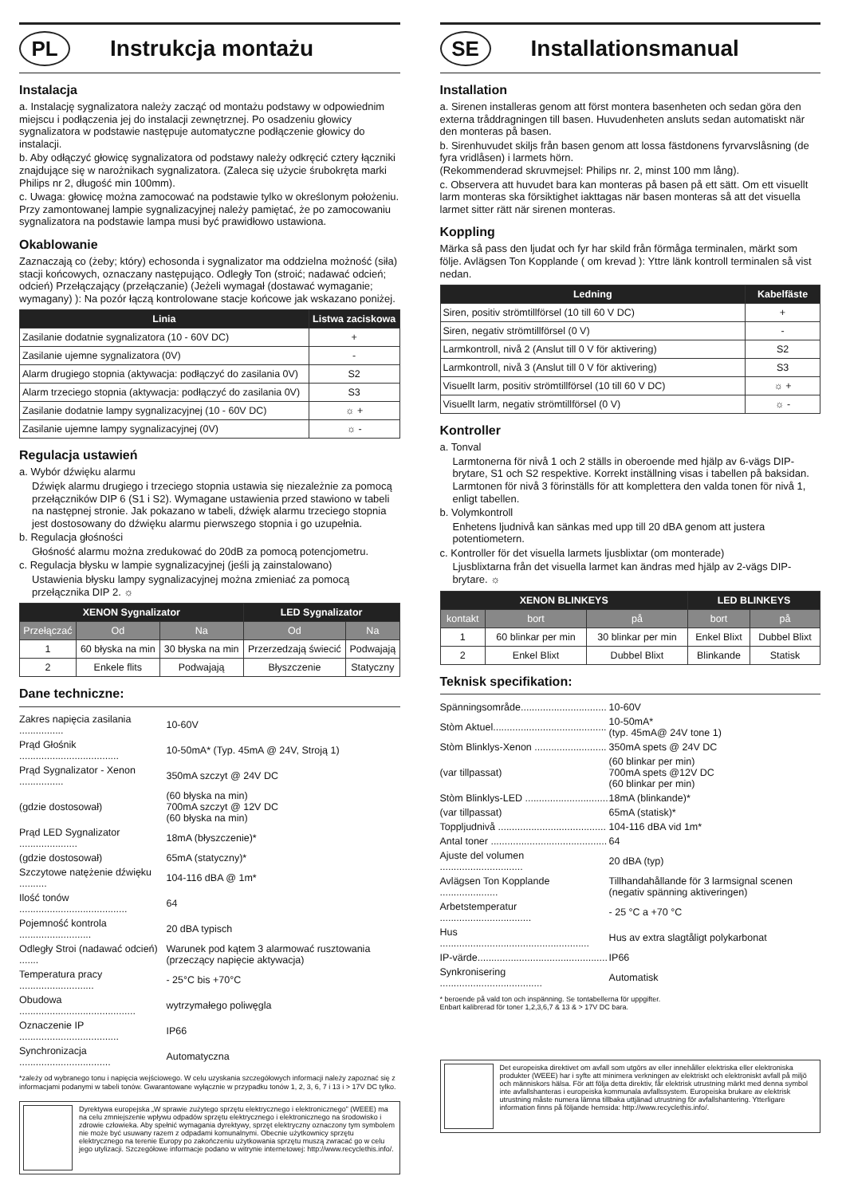PL
Instrukcja montażu
Instalacja
a. Instalację sygnalizatora należy zacząć od montażu podstawy w odpowiednim miejscu i podłączenia jej do instalacji zewnętrznej. Po osadzeniu głowicy sygnalizatora w podstawie następuje automatyczne podłączenie głowicy do instalacji.
b. Aby odłączyć głowicę sygnalizatora od podstawy należy odkręcić cztery łączniki znajdujące się w narożnikach sygnalizatora. (Zaleca się użycie śrubokręta marki Philips nr 2, długość min 100mm).
c. Uwaga: głowicę można zamocować na podstawie tylko w określonym położeniu. Przy zamontowanej lampie sygnalizacyjnej należy pamiętać, że po zamocowaniu sygnalizatora na podstawie lampa musi być prawidłowo ustawiona.
Okablowanie
Zaznaczają co (żeby; który) echosonda i sygnalizator ma oddzielna możność (siła) stacji końcowych, oznaczany następująco. Odległy Ton (stroić; nadawać odcień; odcień) Przełączający (przełączanie) (Jeżeli wymagał (dostawać wymaganie; wymagany) ): Na pozór łączą kontrolowane stacje końcowe jak wskazano poniżej.
| Linia | Listwa zaciskowa |
| --- | --- |
| Zasilanie dodatnie sygnalizatora (10 - 60V DC) | + |
| Zasilanie ujemne sygnalizatora (0V) | - |
| Alarm drugiego stopnia (aktywacja: podłączyć do zasilania 0V) | S2 |
| Alarm trzeciego stopnia (aktywacja: podłączyć do zasilania 0V) | S3 |
| Zasilanie dodatnie lampy sygnalizacyjnej (10 - 60V DC) | ☼ + |
| Zasilanie ujemne lampy sygnalizacyjnej (0V) | ☼ - |
Regulacja ustawień
a. Wybór dźwięku alarmu
Dźwięk alarmu drugiego i trzeciego stopnia ustawia się niezależnie za pomocą przełączników DIP 6 (S1 i S2). Wymagane ustawienia przed stawiono w tabeli na następnej stronie. Jak pokazano w tabeli, dźwięk alarmu trzeciego stopnia jest dostosowany do dźwięku alarmu pierwszego stopnia i go uzupełnia.
b. Regulacja głośności
Głośność alarmu można zredukować do 20dB za pomocą potencjometru.
c. Regulacja błysku w lampie sygnalizacyjnej (jeśli ją zainstalowano)
Ustawienia błysku lampy sygnalizacyjnej można zmieniać za pomocą przełącznika DIP 2. ☼
| XENON Sygnalizator | | | LED Sygnalizator | |
| --- | --- | --- | --- | --- |
| Przełączać | Od | Na | Od | Na |
| 1 | 60 błyska na min | 30 błyska na min | Przerzedzają świecić | Podwajają |
| 2 | Enkele flits | Podwajają | Błyszczenie | Statyczny |
Dane techniczne:
| Zakres napięcia zasilania ................ | 10-60V |
| Prąd Głośnik .................................... | 10-50mA* (Typ. 45mA @ 24V, Stroją 1) |
| Prąd Sygnalizator - Xenon ................ | 350mA szczyt @ 24V DC |
| (gdzie dostosował) | (60 błyska na min) 700mA szczyt @ 12V DC (60 błyska na min) |
| Prąd LED Sygnalizator ..................... | 18mA (błyszczenie)* |
| (gdzie dostosował) | 65mA (statyczny)* |
| Szczytowe natężenie dźwięku .......... | 104-116 dBA @ 1m* |
| Ilość tonów ....................................... | 64 |
| Pojemność kontrola .......................... | 20 dBA typisch |
| Odległy Stroi (nadawać odcień) ....... | Warunek pod kątem 3 alarmować rusztowania (przeczący napięcie aktywacja) |
| Temperatura pracy ........................... | - 25°C bis +70°C |
| Obudowa .......................................... | wytrzymałego poliwęgla |
| Oznaczenie IP .................................... | IP66 |
| Synchronizacja ................................. | Automatyczna |
*zależy od wybranego tonu i napięcia wejściowego. W celu uzyskania szczegółowych informacji należy zapoznać się z informacjami podanymi w tabeli tonów. Gwarantowane wyłącznie w przypadku tonów 1, 2, 3, 6, 7 i 13 i > 17V DC tylko.
Dyrektywa europejska „W sprawie zużytego sprzętu elektrycznego i elektronicznego” (WEEE) ma na celu zmniejszenie wpływu odpadów sprzętu elektrycznego i elektronicznego na środowisko i zdrowie człowieka. Aby spełnić wymagania dyrektywy, sprzęt elektryczny oznaczony tym symbolem nie może być usuwany razem z odpadami komunalnymi. Obecnie użytkownicy sprzętu elektrycznego na terenie Europy po zakończeniu użytkowania sprzętu muszą zwracać go w celu jego utylizacji. Szczegółowe informacje podano w witrynie internetowej: http://www.recyclethis.info/.
SE
Installationsmanual
Installation
a. Sirenen installeras genom att först montera basenheten och sedan göra den externa tråddragningen till basen. Huvudenheten ansluts sedan automatiskt när den monteras på basen.
b. Sirenhuvudet skiljs från basen genom att lossa fästdonens fyrvarvslåsning (de fyra vridlåsen) i larmets hörn.
(Rekommenderad skruvmejsel: Philips nr. 2, minst 100 mm lång).
c. Observera att huvudet bara kan monteras på basen på ett sätt. Om ett visuellt larm monteras ska försiktighet iakttagas när basen monteras så att det visuella larmet sitter rätt när sirenen monteras.
Koppling
Märka så pass den ljudat och fyr har skild från förmåga terminalen, märkt som följe. Avlägsen Ton Kopplande ( om krevad ): Yttre länk kontroll terminalen så vist nedan.
| Ledning | Kabelfäste |
| --- | --- |
| Siren, positiv strömtillförsel (10 till 60 V DC) | + |
| Siren, negativ strömtillförsel (0 V) | - |
| Larmkontroll, nivå 2 (Anslut till 0 V för aktivering) | S2 |
| Larmkontroll, nivå 3 (Anslut till 0 V för aktivering) | S3 |
| Visuellt larm, positiv strömtillförsel (10 till 60 V DC) | ☼ + |
| Visuellt larm, negativ strömtillförsel (0 V) | ☼ - |
Kontroller
a. Tonval
Larmtonerna för nivå 1 och 2 ställs in oberoende med hjälp av 6-vägs DIP-brytare, S1 och S2 respektive. Korrekt inställning visas i tabellen på baksidan. Larmtonen för nivå 3 förinställs för att komplettera den valda tonen för nivå 1, enligt tabellen.
b. Volymkontroll
Enhetens ljudnivå kan sänkas med upp till 20 dBA genom att justera potentiometern.
c. Kontroller för det visuella larmets ljusblixtar (om monterade)
Ljusblixtarna från det visuella larmet kan ändras med hjälp av 2-vägs DIP-brytare. ☼
| XENON BLINKEYS | | | LED BLINKEYS | |
| --- | --- | --- | --- | --- |
| kontakt | bort | på | bort | på |
| 1 | 60 blinkar per min | 30 blinkar per min | Enkel Blixt | Dubbel Blixt |
| 2 | Enkel Blixt | Dubbel Blixt | Blinkande | Statisk |
Teknisk specifikation:
| Spänningsområde............................... | 10-60V |
| Stòm Aktuel......................................... | 10-50mA* (typ. 45mA@ 24V tone 1) |
| Stòm Blinklys-Xenon .......................... | 350mA spets @ 24V DC |
| (var tillpassat) | (60 blinkar per min) 700mA spets @12V DC (60 blinkar per min) |
| Stòm Blinklys-LED .............................. | 18mA (blinkande)* |
| (var tillpassat) | 65mA (statisk)* |
| Toppljudnivå ....................................... | 104-116 dBA vid 1m* |
| Antal toner .......................................... | 64 |
| Ajuste del volumen .............................. | 20 dBA (typ) |
| Avlägsen Ton Kopplande ..................... | Tillhandahållande för 3 larmsignal scenen (negativ spänning aktiveringen) |
| Arbetstemperatur ................................. | - 25 °C a +70 °C |
| Hus ...................................................... | Hus av extra slagtåligt polykarbonat |
| IP-värde............................................... | IP66 |
| Synkronisering ..................................... | Automatisk |
* beroende på vald ton och inspänning. Se tontabellerna för uppgifter.
Enbart kalibrerad för toner 1,2,3,6,7 & 13 & > 17V DC bara.
Det europeiska direktivet om avfall som utgörs av eller innehåller elektriska eller elektroniska produkter (WEEE) har i syfte att minimera verkningen av elektriskt och elektroniskt avfall på miljö och människors hälsa. För att följa detta direktiv, får elektrisk utrustning märkt med denna symbol inte avfallshanteras i europeiska kommunala avfallssystem. Europeiska brukare av elektrisk utrustning måste numera lämna tillbaka uttjänad utrustning för avfallshantering. Ytterligare information finns på följande hemsida: http://www.recyclethis.info/.